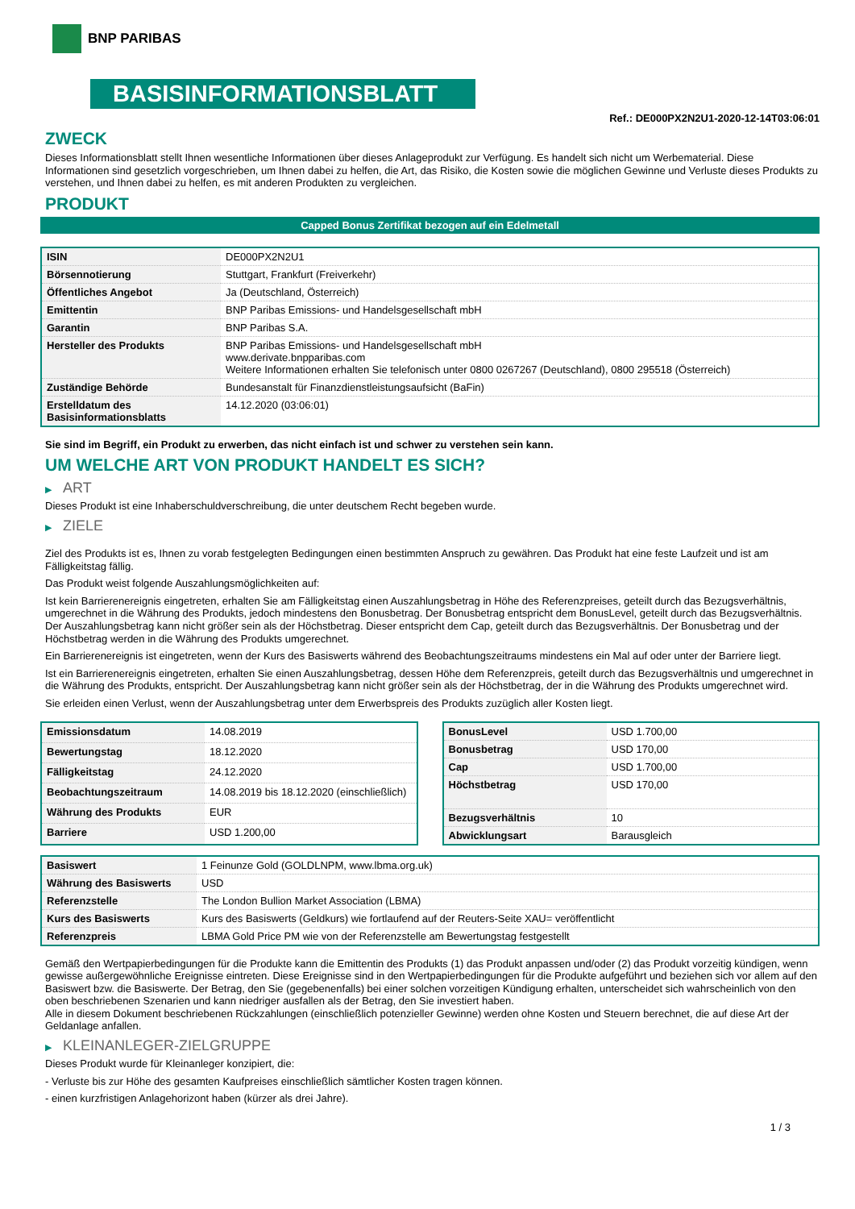BNP PARIBAS
BASISINFORMATIONSBLATT
Ref.: DE000PX2N2U1-2020-12-14T03:06:01
ZWECK
Dieses Informationsblatt stellt Ihnen wesentliche Informationen über dieses Anlageprodukt zur Verfügung. Es handelt sich nicht um Werbematerial. Diese Informationen sind gesetzlich vorgeschrieben, um Ihnen dabei zu helfen, die Art, das Risiko, die Kosten sowie die möglichen Gewinne und Verluste dieses Produkts zu verstehen, und Ihnen dabei zu helfen, es mit anderen Produkten zu vergleichen.
PRODUKT
Capped Bonus Zertifikat bezogen auf ein Edelmetall
| ISIN | DE000PX2N2U1 |
| Börsennotierung | Stuttgart, Frankfurt (Freiverkehr) |
| Öffentliches Angebot | Ja (Deutschland, Österreich) |
| Emittentin | BNP Paribas Emissions- und Handelsgesellschaft mbH |
| Garantin | BNP Paribas S.A. |
| Hersteller des Produkts | BNP Paribas Emissions- und Handelsgesellschaft mbH www.derivate.bnpparibas.com Weitere Informationen erhalten Sie telefonisch unter 0800 0267267 (Deutschland), 0800 295518 (Österreich) |
| Zuständige Behörde | Bundesanstalt für Finanzdienstleistungsaufsicht (BaFin) |
| Erstelldatum des Basisinformationsblatts | 14.12.2020 (03:06:01) |
Sie sind im Begriff, ein Produkt zu erwerben, das nicht einfach ist und schwer zu verstehen sein kann.
UM WELCHE ART VON PRODUKT HANDELT ES SICH?
▶ ART
Dieses Produkt ist eine Inhaberschuldverschreibung, die unter deutschem Recht begeben wurde.
▶ ZIELE
Ziel des Produkts ist es, Ihnen zu vorab festgelegten Bedingungen einen bestimmten Anspruch zu gewähren. Das Produkt hat eine feste Laufzeit und ist am Fälligkeitstag fällig.
Das Produkt weist folgende Auszahlungsmöglichkeiten auf:
Ist kein Barrierenereignis eingetreten, erhalten Sie am Fälligkeitstag einen Auszahlungsbetrag in Höhe des Referenzpreises, geteilt durch das Bezugsverhältnis, umgerechnet in die Währung des Produkts, jedoch mindestens den Bonusbetrag. Der Bonusbetrag entspricht dem BonusLevel, geteilt durch das Bezugsverhältnis. Der Auszahlungsbetrag kann nicht größer sein als der Höchstbetrag. Dieser entspricht dem Cap, geteilt durch das Bezugsverhältnis. Der Bonusbetrag und der Höchstbetrag werden in die Währung des Produkts umgerechnet.
Ein Barrierenereignis ist eingetreten, wenn der Kurs des Basiswerts während des Beobachtungszeitraums mindestens ein Mal auf oder unter der Barriere liegt.
Ist ein Barrierenereignis eingetreten, erhalten Sie einen Auszahlungsbetrag, dessen Höhe dem Referenzpreis, geteilt durch das Bezugsverhältnis und umgerechnet in die Währung des Produkts, entspricht. Der Auszahlungsbetrag kann nicht größer sein als der Höchstbetrag, der in die Währung des Produkts umgerechnet wird.
Sie erleiden einen Verlust, wenn der Auszahlungsbetrag unter dem Erwerbspreis des Produkts zuzüglich aller Kosten liegt.
| Emissionsdatum | 14.08.2019 |
| Bewertungstag | 18.12.2020 |
| Fälligkeitstag | 24.12.2020 |
| Beobachtungszeitraum | 14.08.2019 bis 18.12.2020 (einschließlich) |
| Währung des Produkts | EUR |
| Barriere | USD 1.200,00 |
| BonusLevel | USD 1.700,00 |
| Bonusbetrag | USD 170,00 |
| Cap | USD 1.700,00 |
| Höchstbetrag | USD 170,00 |
| Bezugsverhältnis | 10 |
| Abwicklungsart | Barausgleich |
| Basiswert | 1 Feinunze Gold (GOLDLNPM, www.lbma.org.uk) |
| Währung des Basiswerts | USD |
| Referenzstelle | The London Bullion Market Association (LBMA) |
| Kurs des Basiswerts | Kurs des Basiswerts (Geldkurs) wie fortlaufend auf der Reuters-Seite XAU= veröffentlicht |
| Referenzpreis | LBMA Gold Price PM wie von der Referenzstelle am Bewertungstag festgestellt |
Gemäß den Wertpapierbedingungen für die Produkte kann die Emittentin des Produkts (1) das Produkt anpassen und/oder (2) das Produkt vorzeitig kündigen, wenn gewisse außergewöhnliche Ereignisse eintreten. Diese Ereignisse sind in den Wertpapierbedingungen für die Produkte aufgeführt und beziehen sich vor allem auf den Basiswert bzw. die Basiswerte. Der Betrag, den Sie (gegebenenfalls) bei einer solchen vorzeitigen Kündigung erhalten, unterscheidet sich wahrscheinlich von den oben beschriebenen Szenarien und kann niedriger ausfallen als der Betrag, den Sie investiert haben.
Alle in diesem Dokument beschriebenen Rückzahlungen (einschließlich potenzieller Gewinne) werden ohne Kosten und Steuern berechnet, die auf diese Art der Geldanlage anfallen.
▶ KLEINANLEGER-ZIELGRUPPE
Dieses Produkt wurde für Kleinanleger konzipiert, die:
- Verluste bis zur Höhe des gesamten Kaufpreises einschließlich sämtlicher Kosten tragen können.
- einen kurzfristigen Anlagehorizont haben (kürzer als drei Jahre).
1 / 3